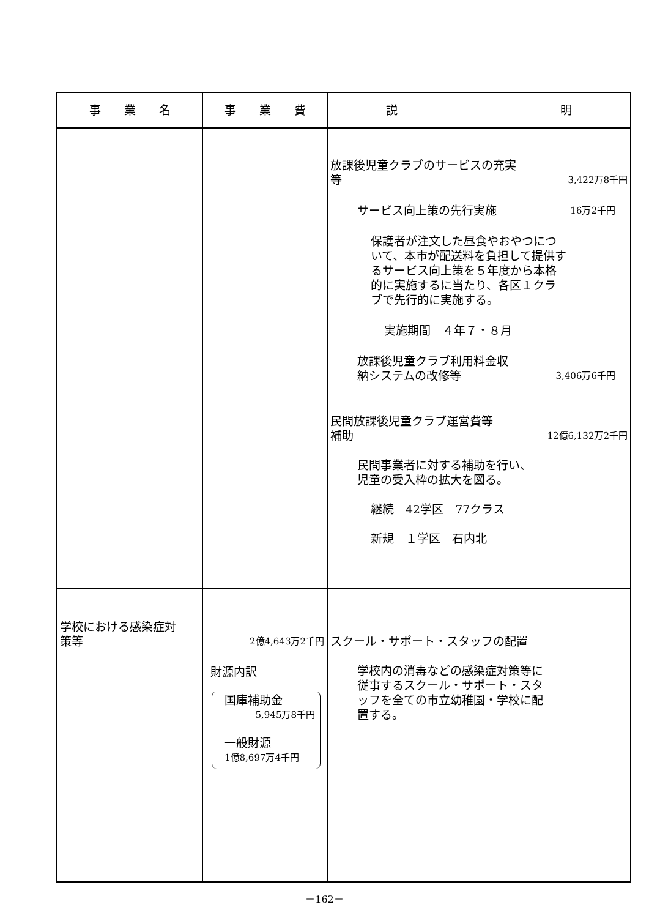| 事 業 名 | 事 業 費 | 説 明 |
| --- | --- | --- |
| | | 放課後児童クラブのサービスの充実 等 3,422万8千円 サービス向上策の先行実施 16万2千円 保護者が注文した昼食やおやつについて、本市が配送料を負担して提供するサービス向上策を５年度から本格的に実施するに当たり、各区１クラブで先行的に実施する。 実施期間 ４年７・８月 放課後児童クラブ利用料金収 納システムの改修等 3,406万6千円 民間放課後児童クラブ運営費等 補助 12億6,132万2千円 民間事業者に対する補助を行い、 児童の受入枠の拡大を図る。 継続 42学区 77クラス 新規 １学区 石内北 |
| 学校における感染症対 策等 | 2億4,643万2千円 財源内訳 国庫補助金 5,945万8千円 一般財源 1億8,697万4千円 | スクール・サポート・スタッフの配置 学校内の消毒などの感染症対策等に従事するスクール・サポート・スタッフを全ての市立幼稚園・学校に配置する。 |
－162－